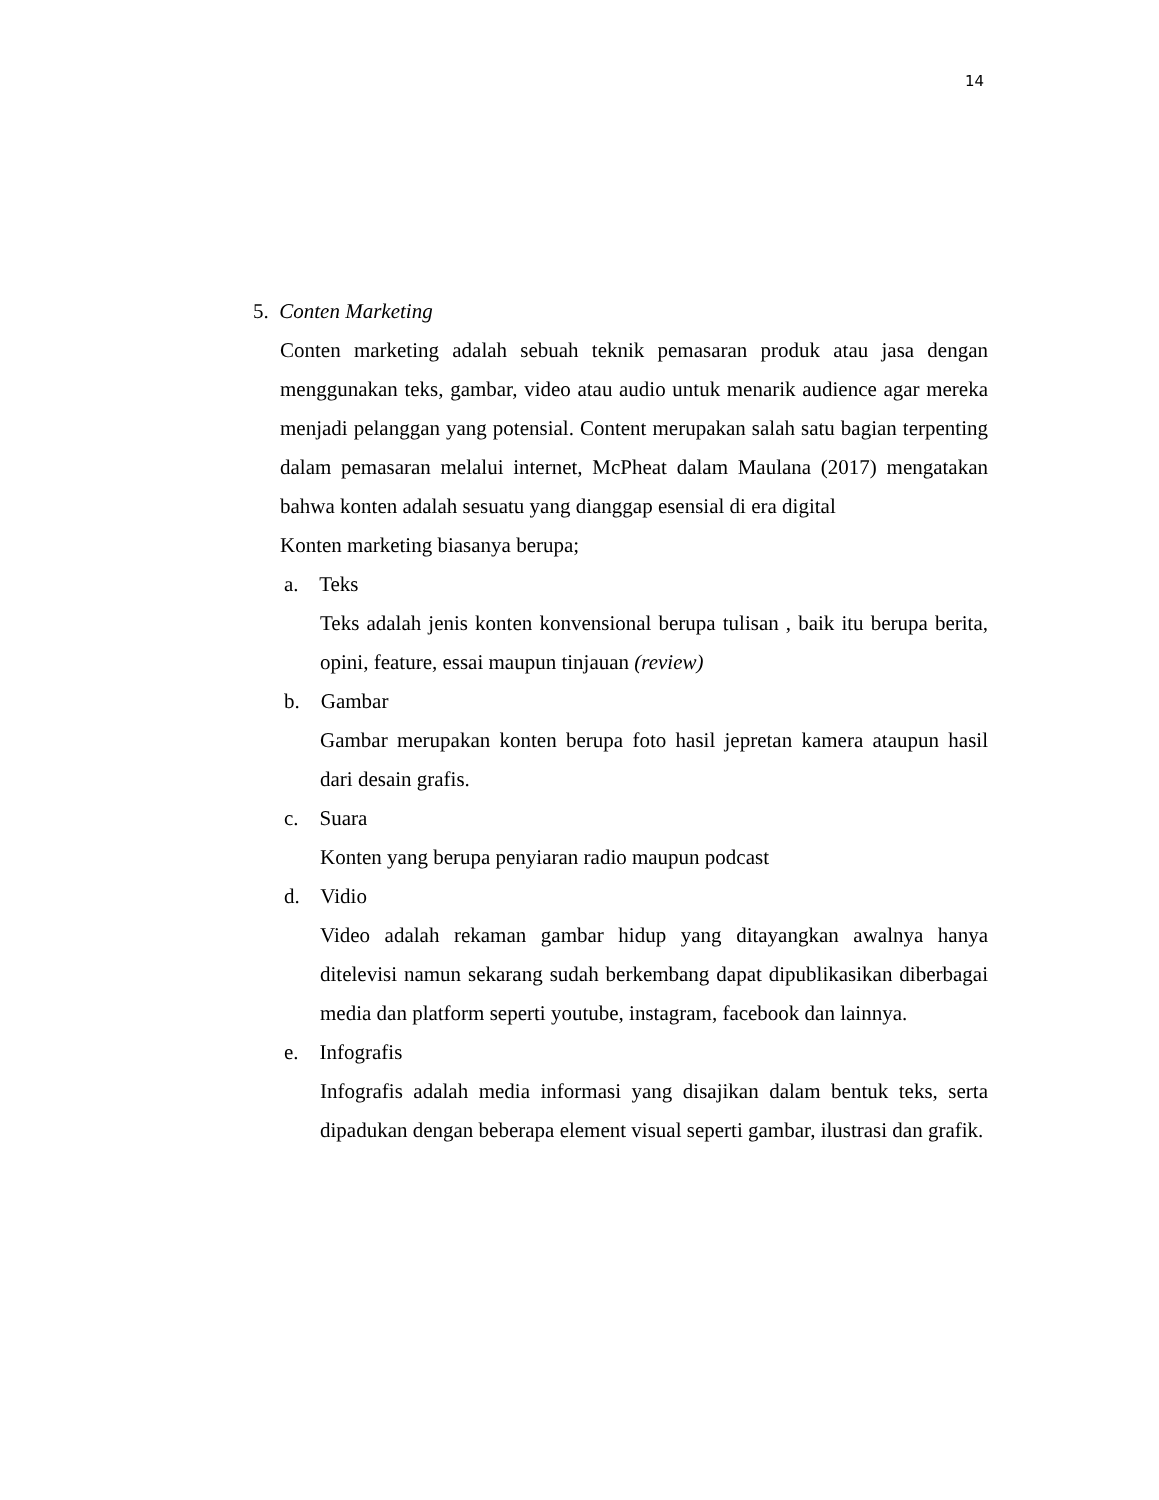14
5. Conten Marketing
Conten marketing adalah sebuah teknik pemasaran produk atau jasa dengan menggunakan teks, gambar, video atau audio untuk menarik audience agar mereka menjadi pelanggan yang potensial. Content merupakan salah satu bagian terpenting dalam pemasaran melalui internet, McPheat dalam Maulana (2017) mengatakan bahwa konten adalah sesuatu yang dianggap esensial di era digital
Konten marketing biasanya berupa;
a. Teks
Teks adalah jenis konten konvensional berupa tulisan , baik itu berupa berita, opini, feature, essai maupun tinjauan (review)
b. Gambar
Gambar merupakan konten berupa foto hasil jepretan kamera ataupun hasil dari desain grafis.
c. Suara
Konten yang berupa penyiaran radio maupun podcast
d. Vidio
Video adalah rekaman gambar hidup yang ditayangkan awalnya hanya ditelevisi namun sekarang sudah berkembang dapat dipublikasikan diberbagai media dan platform seperti youtube, instagram, facebook dan lainnya.
e. Infografis
Infografis adalah media informasi yang disajikan dalam bentuk teks, serta dipadukan dengan beberapa element visual seperti gambar, ilustrasi dan grafik.